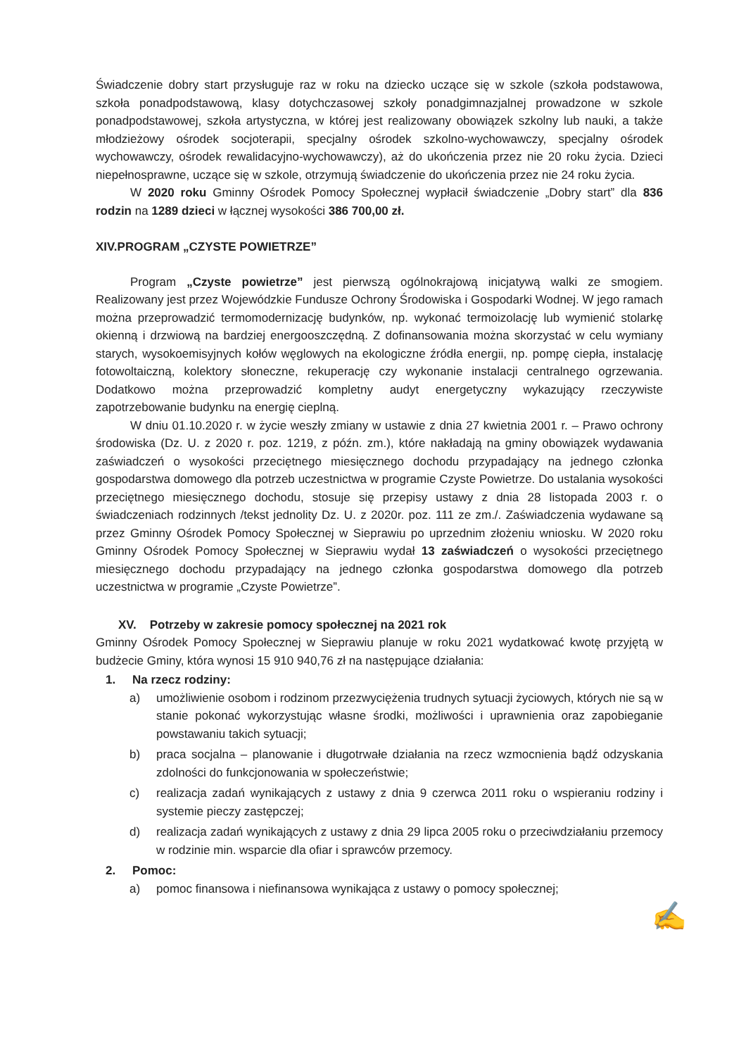Świadczenie dobry start przysługuje raz w roku na dziecko uczące się w szkole (szkoła podstawowa, szkoła ponadpodstawową, klasy dotychczasowej szkoły ponadgimnazjalnej prowadzone w szkole ponadpodstawowej, szkoła artystyczna, w której jest realizowany obowiązek szkolny lub nauki, a także młodzieżowy ośrodek socjoterapii, specjalny ośrodek szkolno-wychowawczy, specjalny ośrodek wychowawczy, ośrodek rewalidacyjno-wychowawczy), aż do ukończenia przez nie 20 roku życia. Dzieci niepełnosprawne, uczące się w szkole, otrzymują świadczenie do ukończenia przez nie 24 roku życia.
W 2020 roku Gminny Ośrodek Pomocy Społecznej wypłacił świadczenie „Dobry start” dla 836 rodzin na 1289 dzieci w łącznej wysokości 386 700,00 zł.
XIV.PROGRAM „CZYSTE POWIETRZE”
Program „Czyste powietrze” jest pierwszą ogólnokrajową inicjatywą walki ze smogiem. Realizowany jest przez Wojewódzkie Fundusze Ochrony Środowiska i Gospodarki Wodnej. W jego ramach można przeprowadzić termomodernizację budynków, np. wykonać termoizolację lub wymienić stolarkę okienną i drzwiową na bardziej energooszczędną. Z dofinansowania można skorzystać w celu wymiany starych, wysokoemisyjnych kołów węglowych na ekologiczne źródła energii, np. pompę ciepła, instalację fotowoltaiczną, kolektory słoneczne, rekuperację czy wykonanie instalacji centralnego ogrzewania. Dodatkowo można przeprowadzić kompletny audyt energetyczny wykazujący rzeczywiste zapotrzebowanie budynku na energię cieplną.
W dniu 01.10.2020 r. w życie weszły zmiany w ustawie z dnia 27 kwietnia 2001 r. – Prawo ochrony środowiska (Dz. U. z 2020 r. poz. 1219, z późn. zm.), które nakładają na gminy obowiązek wydawania zaświadczeń o wysokości przeciętnego miesięcznego dochodu przypadający na jednego członka gospodarstwa domowego dla potrzeb uczestnictwa w programie Czyste Powietrze. Do ustalania wysokości przeciętnego miesięcznego dochodu, stosuje się przepisy ustawy z dnia 28 listopada 2003 r. o świadczeniach rodzinnych /tekst jednolity Dz. U. z 2020r. poz. 111 ze zm./. Zaświadczenia wydawane są przez Gminny Ośrodek Pomocy Społecznej w Sieprawiu po uprzednim złożeniu wniosku. W 2020 roku Gminny Ośrodek Pomocy Społecznej w Sieprawiu wydał 13 zaświadczeń o wysokości przeciętnego miesięcznego dochodu przypadający na jednego członka gospodarstwa domowego dla potrzeb uczestnictwa w programie „Czyste Powietrze”.
XV. Potrzeby w zakresie pomocy społecznej na 2021 rok
Gminny Ośrodek Pomocy Społecznej w Sieprawiu planuje w roku 2021 wydatkować kwotę przyjętą w budżecie Gminy, która wynosi 15 910 940,76 zł na następujące działania:
1. Na rzecz rodziny:
a) umożliwienie osobom i rodzinom przezwyciężenia trudnych sytuacji życiowych, których nie są w stanie pokonać wykorzystując własne środki, możliwości i uprawnienia oraz zapobieganie powstawaniu takich sytuacji;
b) praca socjalna – planowanie i długotrwałe działania na rzecz wzmocnienia bądź odzyskania zdolności do funkcjonowania w społeczeństwie;
c) realizacja zadań wynikających z ustawy z dnia 9 czerwca 2011 roku o wspieraniu rodziny i systemie pieczy zastępczej;
d) realizacja zadań wynikających z ustawy z dnia 29 lipca 2005 roku o przeciwdziałaniu przemocy w rodzinie min. wsparcie dla ofiar i sprawców przemocy.
2. Pomoc:
a) pomoc finansowa i niefinansowa wynikająca z ustawy o pomocy społecznej;
✍